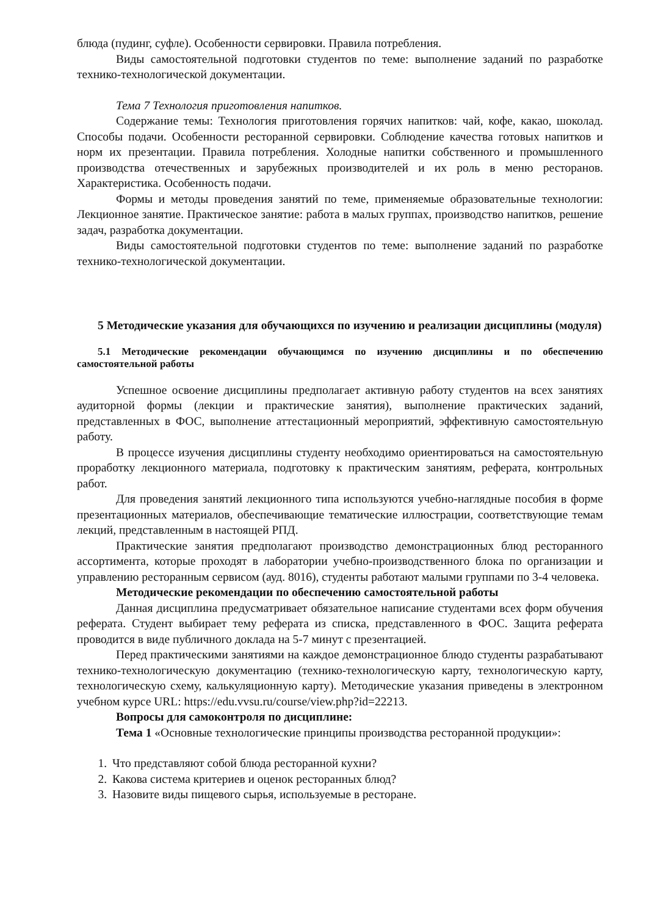блюда (пудинг, суфле). Особенности сервировки. Правила потребления.
Виды самостоятельной подготовки студентов по теме: выполнение заданий по разработке технико-технологической документации.
Тема 7 Технология приготовления напитков.
Содержание темы: Технология приготовления горячих напитков: чай, кофе, какао, шоколад. Способы подачи. Особенности ресторанной сервировки. Соблюдение качества готовых напитков и норм их презентации. Правила потребления. Холодные напитки собственного и промышленного производства отечественных и зарубежных производителей и их роль в меню ресторанов. Характеристика. Особенность подачи.
Формы и методы проведения занятий по теме, применяемые образовательные технологии: Лекционное занятие. Практическое занятие: работа в малых группах, производство напитков, решение задач, разработка документации.
Виды самостоятельной подготовки студентов по теме: выполнение заданий по разработке технико-технологической документации.
5 Методические указания для обучающихся по изучению и реализации дисциплины (модуля)
5.1 Методические рекомендации обучающимся по изучению дисциплины и по обеспечению самостоятельной работы
Успешное освоение дисциплины предполагает активную работу студентов на всех занятиях аудиторной формы (лекции и практические занятия), выполнение практических заданий, представленных в ФОС, выполнение аттестационный мероприятий, эффективную самостоятельную работу.
В процессе изучения дисциплины студенту необходимо ориентироваться на самостоятельную проработку лекционного материала, подготовку к практическим занятиям, реферата, контрольных работ.
Для проведения занятий лекционного типа используются учебно-наглядные пособия в форме презентационных материалов, обеспечивающие тематические иллюстрации, соответствующие темам лекций, представленным в настоящей РПД.
Практические занятия предполагают производство демонстрационных блюд ресторанного ассортимента, которые проходят в лаборатории учебно-производственного блока по организации и управлению ресторанным сервисом (ауд. 8016), студенты работают малыми группами по 3-4 человека.
Методические рекомендации по обеспечению самостоятельной работы
Данная дисциплина предусматривает обязательное написание студентами всех форм обучения реферата. Студент выбирает тему реферата из списка, представленного в ФОС. Защита реферата проводится в виде публичного доклада на 5-7 минут с презентацией.
Перед практическими занятиями на каждое демонстрационное блюдо студенты разрабатывают технико-технологическую документацию (технико-технологическую карту, технологическую карту, технологическую схему, калькуляционную карту). Методические указания приведены в электронном учебном курсе URL: https://edu.vvsu.ru/course/view.php?id=22213.
Вопросы для самоконтроля по дисциплине:
Тема 1 «Основные технологические принципы производства ресторанной продукции»:
1. Что представляют собой блюда ресторанной кухни?
2. Какова система критериев и оценок ресторанных блюд?
3. Назовите виды пищевого сырья, используемые в ресторане.